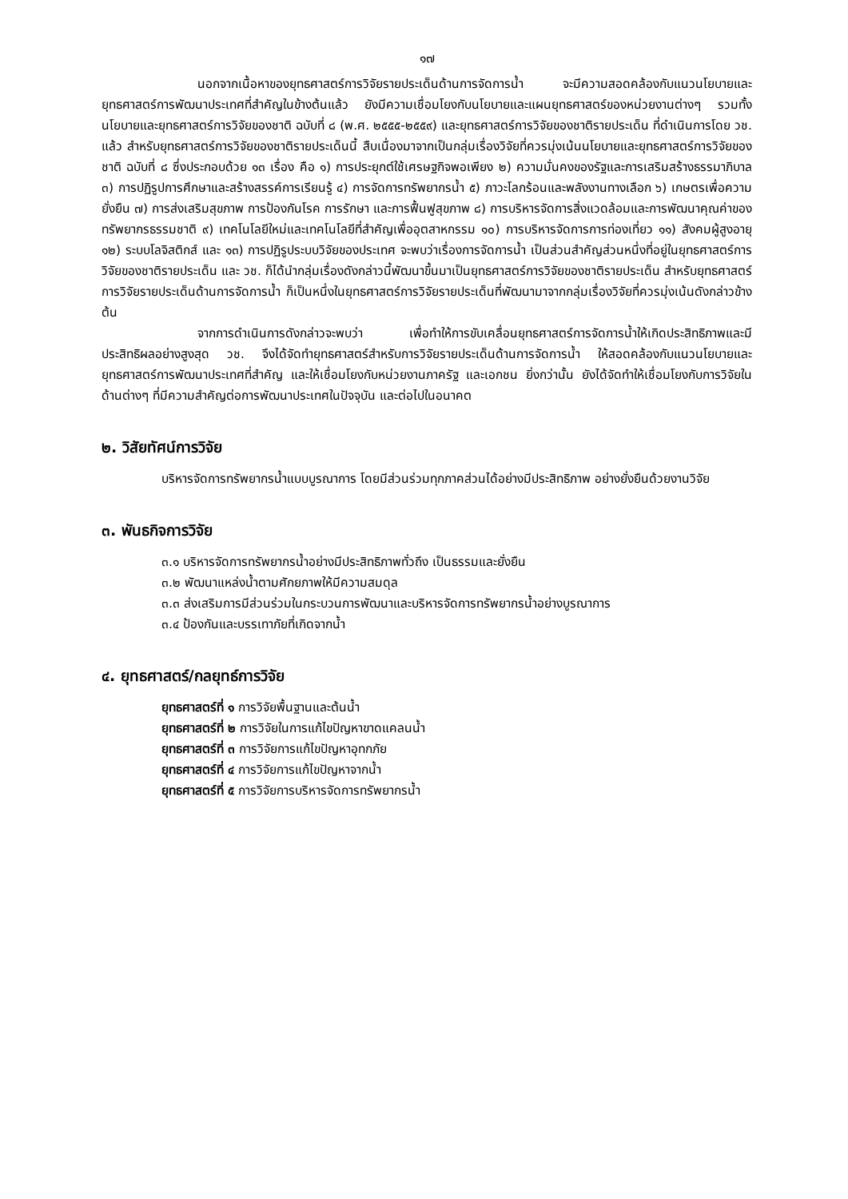๑๗
นอกจากเนื้อหาของยุทธศาสตร์การวิจัยรายประเด็นด้านการจัดการน้ำ จะมีความสอดคล้องกับแนวนโยบายและยุทธศาสตร์การพัฒนาประเทศที่สำคัญในข้างต้นแล้ว ยังมีความเชื่อมโยงกับนโยบายและแผนยุทธศาสตร์ของหน่วยงานต่างๆ รวมทั้งนโยบายและยุทธศาสตร์การวิจัยของชาติ ฉบับที่ ๘ (พ.ศ. ๒๕๕๕-๒๕๕๙) และยุทธศาสตร์การวิจัยของชาติรายประเด็น ที่ดำเนินการโดย วช. แล้ว สำหรับยุทธศาสตร์การวิจัยของชาติรายประเด็นนี้ สืบเนื่องมาจากเป็นกลุ่มเรื่องวิจัยที่ควรมุ่งเน้นนโยบายและยุทธศาสตร์การวิจัยของชาติ ฉบับที่ ๘ ซึ่งประกอบด้วย ๑๓ เรื่อง คือ ๑) การประยุกต์ใช้เศรษฐกิจพอเพียง ๒) ความมั่นคงของรัฐและการเสริมสร้างธรรมาภิบาล ๓) การปฏิรูปการศึกษาและสร้างสรรค์การเรียนรู้ ๔) การจัดการทรัพยากรน้ำ ๕) ภาวะโลกร้อนและพลังงานทางเลือก ๖) เกษตรเพื่อความยั่งยืน ๗) การส่งเสริมสุขภาพ การป้องกันโรค การรักษา และการฟื้นฟูสุขภาพ ๘) การบริหารจัดการสิ่งแวดล้อมและการพัฒนาคุณค่าของทรัพยากรธรรมชาติ ๙) เทคโนโลยีใหม่และเทคโนโลยีที่สำคัญเพื่ออุตสาหกรรม ๑๐) การบริหารจัดการการท่องเที่ยว ๑๑) สังคมผู้สูงอายุ ๑๒) ระบบโลจิสติกส์ และ ๑๓) การปฏิรูประบบวิจัยของประเทศ จะพบว่าเรื่องการจัดการน้ำ เป็นส่วนสำคัญส่วนหนึ่งที่อยู่ในยุทธศาสตร์การวิจัยของชาติรายประเด็น และ วช. ก็ได้นำกลุ่มเรื่องดังกล่าวนี้พัฒนาขึ้นมาเป็นยุทธศาสตร์การวิจัยของชาติรายประเด็น สำหรับยุทธศาสตร์การวิจัยรายประเด็นด้านการจัดการน้ำ ก็เป็นหนึ่งในยุทธศาสตร์การวิจัยรายประเด็นที่พัฒนามาจากกลุ่มเรื่องวิจัยที่ควรมุ่งเน้นดังกล่าวข้างต้น
จากการดำเนินการดังกล่าวจะพบว่า เพื่อทำให้การขับเคลื่อนยุทธศาสตร์การจัดการน้ำให้เกิดประสิทธิภาพและมีประสิทธิผลอย่างสูงสุด วช. จึงได้จัดทำยุทธศาสตร์สำหรับการวิจัยรายประเด็นด้านการจัดการน้ำ ให้สอดคล้องกับแนวนโยบายและยุทธศาสตร์การพัฒนาประเทศที่สำคัญ และให้เชื่อมโยงกับหน่วยงานภาครัฐ และเอกชน ยิ่งกว่านั้น ยังได้จัดทำให้เชื่อมโยงกับการวิจัยในด้านต่างๆ ที่มีความสำคัญต่อการพัฒนาประเทศในปัจจุบัน และต่อไปในอนาคต
๒. วิสัยทัศน์การวิจัย
บริหารจัดการทรัพยากรน้ำแบบบูรณาการ โดยมีส่วนร่วมทุกภาคส่วนได้อย่างมีประสิทธิภาพ อย่างยั่งยืนด้วยงานวิจัย
๓. พันธกิจการวิจัย
๓.๑ บริหารจัดการทรัพยากรน้ำอย่างมีประสิทธิภาพทั่วถึง เป็นธรรมและยั่งยืน
๓.๒ พัฒนาแหล่งน้ำตามศักยภาพให้มีความสมดุล
๓.๓ ส่งเสริมการมีส่วนร่วมในกระบวนการพัฒนาและบริหารจัดการทรัพยากรน้ำอย่างบูรณาการ
๓.๔ ป้องกันและบรรเทาภัยที่เกิดจากน้ำ
๔. ยุทธศาสตร์/กลยุทธ์การวิจัย
ยุทธศาสตร์ที่ ๑ การวิจัยพื้นฐานและต้นน้ำ
ยุทธศาสตร์ที่ ๒ การวิจัยในการแก้ไขปัญหาขาดแคลนน้ำ
ยุทธศาสตร์ที่ ๓ การวิจัยการแก้ไขปัญหาอุทกภัย
ยุทธศาสตร์ที่ ๔ การวิจัยการแก้ไขปัญหาจากน้ำ
ยุทธศาสตร์ที่ ๕ การวิจัยการบริหารจัดการทรัพยากรน้ำ